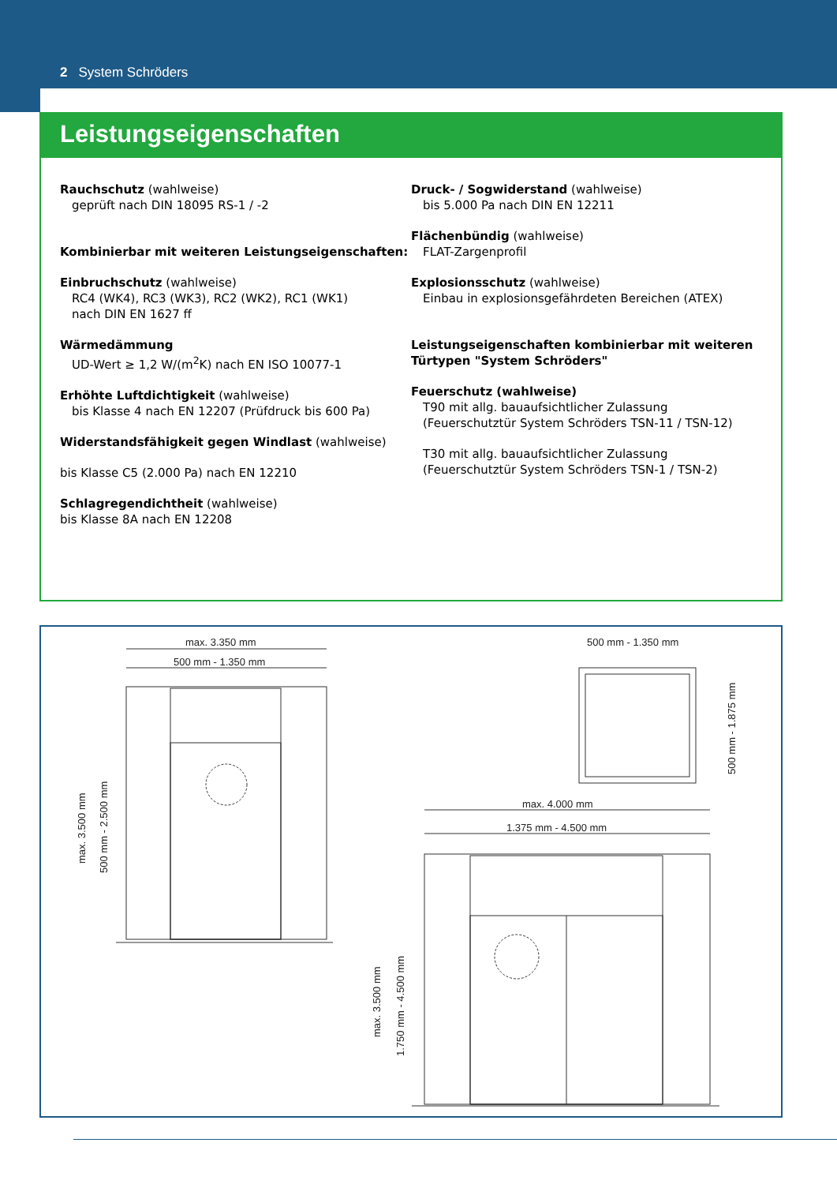2 System Schröders
Leistungseigenschaften
Rauchschutz (wahlweise)
geprüft nach DIN 18095 RS-1 / -2
Kombinierbar mit weiteren Leistungseigenschaften:
Einbruchschutz (wahlweise)
RC4 (WK4), RC3 (WK3), RC2 (WK2), RC1 (WK1)
nach DIN EN 1627 ff
Wärmedämmung
UD-Wert ≥ 1,2 W/(m<sup>2</sup>K) nach EN ISO 10077-1
Erhöhte Luftdichtigkeit (wahlweise)
bis Klasse 4 nach EN 12207 (Prüfdruck bis 600 Pa)
Widerstandsfähigkeit gegen Windlast (wahlweise)
bis Klasse C5 (2.000 Pa) nach EN 12210
Schlagregendichtheit (wahlweise)
bis Klasse 8A nach EN 12208
Druck- / Sogwiderstand (wahlweise)
bis 5.000 Pa nach DIN EN 12211
Flächenbündig (wahlweise)
FLAT-Zargenprofil
Explosionsschutz (wahlweise)
Einbau in explosionsgefährdeten Bereichen (ATEX)
Leistungseigenschaften kombinierbar mit weiteren Türtypen "System Schröders"
Feuerschutz (wahlweise)
T90 mit allg. bauaufsichtlicher Zulassung
(Feuerschutztür System Schröders TSN-11 / TSN-12)
T30 mit allg. bauaufsichtlicher Zulassung
(Feuerschutztür System Schröders TSN-1 / TSN-2)
max. 3.350 mm
500 mm - 1.350 mm
max. 3.500 mm
500 mm - 2.500 mm
500 mm - 1.350 mm
500 mm - 1.875 mm
max. 4.000 mm
1.375 mm - 4.500 mm
max. 3.500 mm
1.750 mm - 4.500 mm